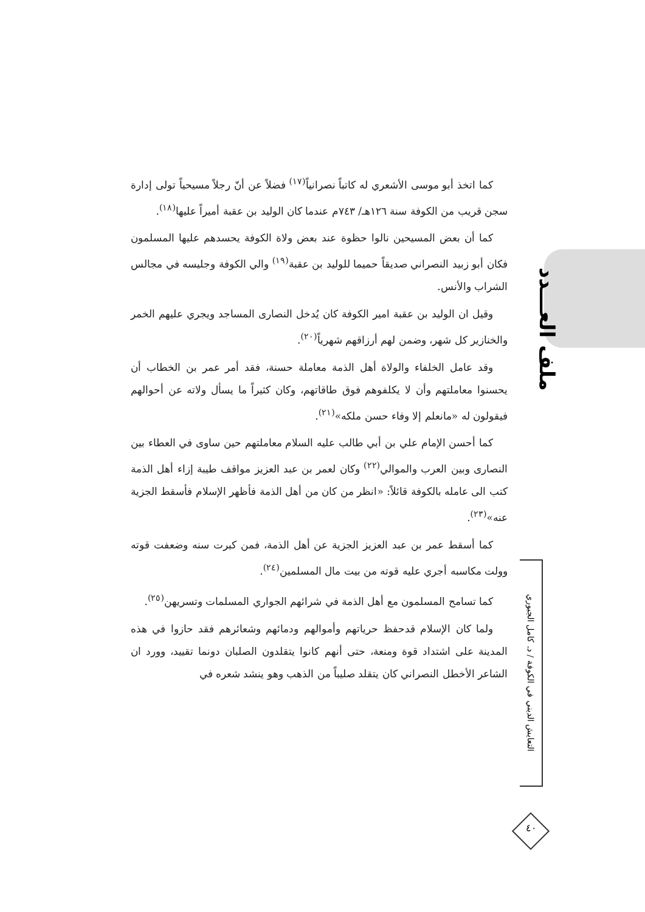كما اتخذ أبو موسى الأشعري له كاتباً نصرانياً<sup>(١٧)</sup> فضلاً عن أنّ رجلاً مسيحياً تولى إدارة سجن قريب من الكوفة سنة ١٢٦هـ/ ٧٤٣م عندما كان الوليد بن عقبة أميراً عليها<sup>(١٨)</sup>.
كما أن بعض المسيحين نالوا حظوة عند بعض ولاة الكوفة يحسدهم عليها المسلمون فكان أبو زبيد النصراني صديقاً حميما للوليد بن عقبة<sup>(١٩)</sup> والي الكوفة وجليسه في مجالس الشراب والأنس.
وقيل ان الوليد بن عقبة امير الكوفة كان يُدخل النصارى المساجد ويجري عليهم الخمر والخنازير كل شهر، وضمن لهم أرزاقهم شهرياً<sup>(٢٠)</sup>.
وقد عامل الخلفاء والولاة أهل الذمة معاملة حسنة، فقد أمر عمر بن الخطاب أن يحسنوا معاملتهم وأن لا يكلفوهم فوق طاقاتهم، وكان كثيراً ما يسأل ولاته عن أحوالهم فيقولون له «مانعلم إلا وفاء حسن ملكه»<sup>(٢١)</sup>.
كما أحسن الإمام علي بن أبي طالب عليه السلام معاملتهم حين ساوى في العطاء بين النصارى وبين العرب والموالي<sup>(٢٢)</sup> وكان لعمر بن عبد العزيز مواقف طيبة إزاء أهل الذمة كتب الى عامله بالكوفة قائلاً: «انظر من كان من أهل الذمة فأظهر الإسلام فأسقط الجزية عنه»<sup>(٢٣)</sup>.
كما أسقط عمر بن عبد العزيز الجزية عن أهل الذمة، فمن كبرت سنه وضعفت قوته وولت مكاسبه أجري عليه قوته من بيت مال المسلمين<sup>(٢٤)</sup>.
كما تسامح المسلمون مع أهل الذمة في شرائهم الجواري المسلمات وتسريهن<sup>(٢٥)</sup>.
ولما كان الإسلام قدحفظ حرياتهم وأموالهم ودمائهم وشعائرهم فقد حازوا في هذه المدينة على اشتداد قوة ومنعة، حتى أنهم كانوا يتقلدون الصلبان دونما تقييد، وورد ان الشاعر الأخطل النصراني كان يتقلد صليباً من الذهب وهو ينشد شعره في
ملف العـــدد
التعايش الديني في الكوفة / د. كامل الجبوري
٤٠